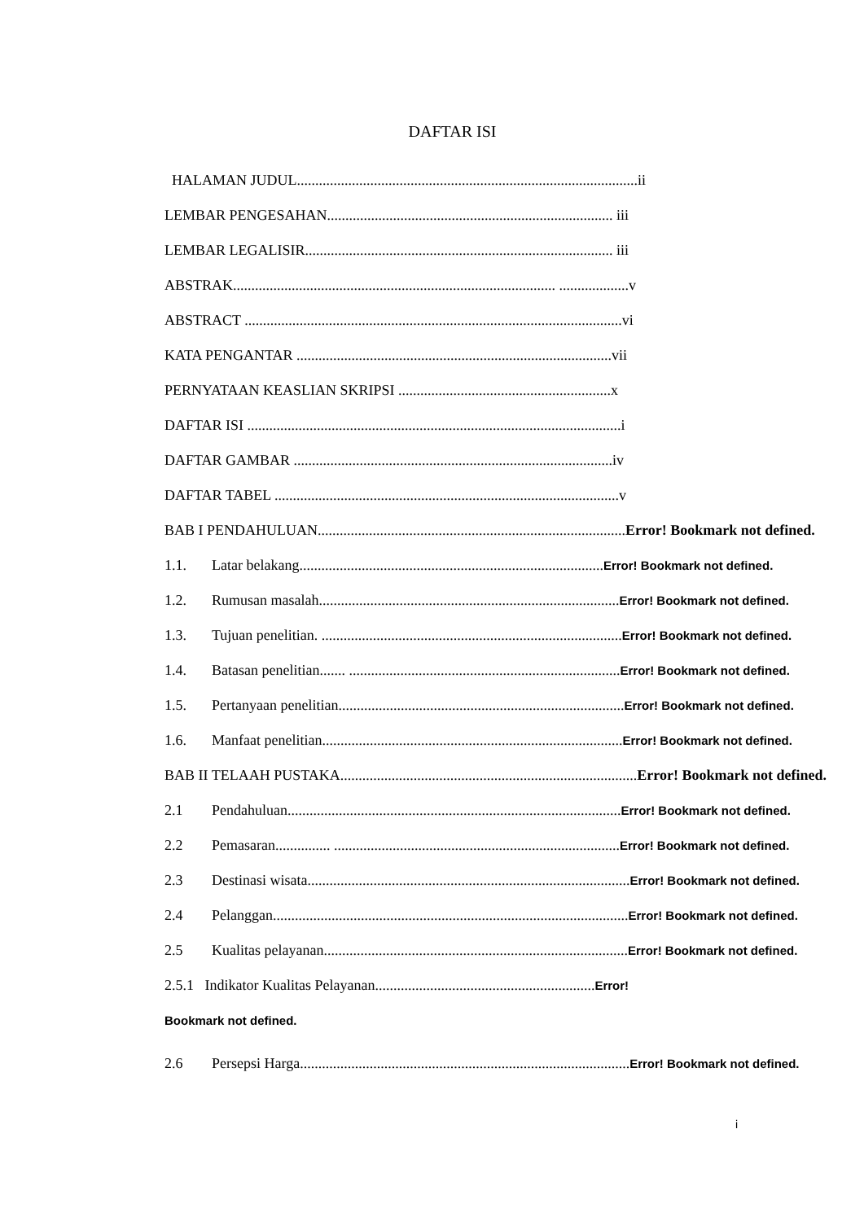DAFTAR ISI
HALAMAN JUDUL.............................................................................................ii
LEMBAR PENGESAHAN.............................................................................. iii
LEMBAR LEGALISIR.................................................................................... iii
ABSTRAK........................................................................................ ...................v
ABSTRACT .......................................................................................................vi
KATA PENGANTAR ......................................................................................vii
PERNYATAAN KEASLIAN SKRIPSI ..........................................................x
DAFTAR ISI ......................................................................................................i
DAFTAR GAMBAR .......................................................................................iv
DAFTAR TABEL ..............................................................................................v
BAB I PENDAHULUAN....................................................................................Error! Bookmark not defined.
1.1. Latar belakang...................................................................................Error! Bookmark not defined.
1.2. Rumusan masalah..................................................................................Error! Bookmark not defined.
1.3. Tujuan penelitian. ..................................................................................Error! Bookmark not defined.
1.4. Batasan penelitian....... ..........................................................................Error! Bookmark not defined.
1.5. Pertanyaan penelitian..............................................................................Error! Bookmark not defined.
1.6. Manfaat penelitian..................................................................................Error! Bookmark not defined.
BAB II TELAAH PUSTAKA.................................................................................Error! Bookmark not defined.
2.1 Pendahuluan...........................................................................................Error! Bookmark not defined.
2.2 Pemasaran............... ..............................................................................Error! Bookmark not defined.
2.3 Destinasi wisata........................................................................................Error! Bookmark not defined.
2.4 Pelanggan.................................................................................................Error! Bookmark not defined.
2.5 Kualitas pelayanan...................................................................................Error! Bookmark not defined.
2.5.1 Indikator Kualitas Pelayanan............................................................Error!
Bookmark not defined.
2.6 Persepsi Harga..........................................................................................Error! Bookmark not defined.
i